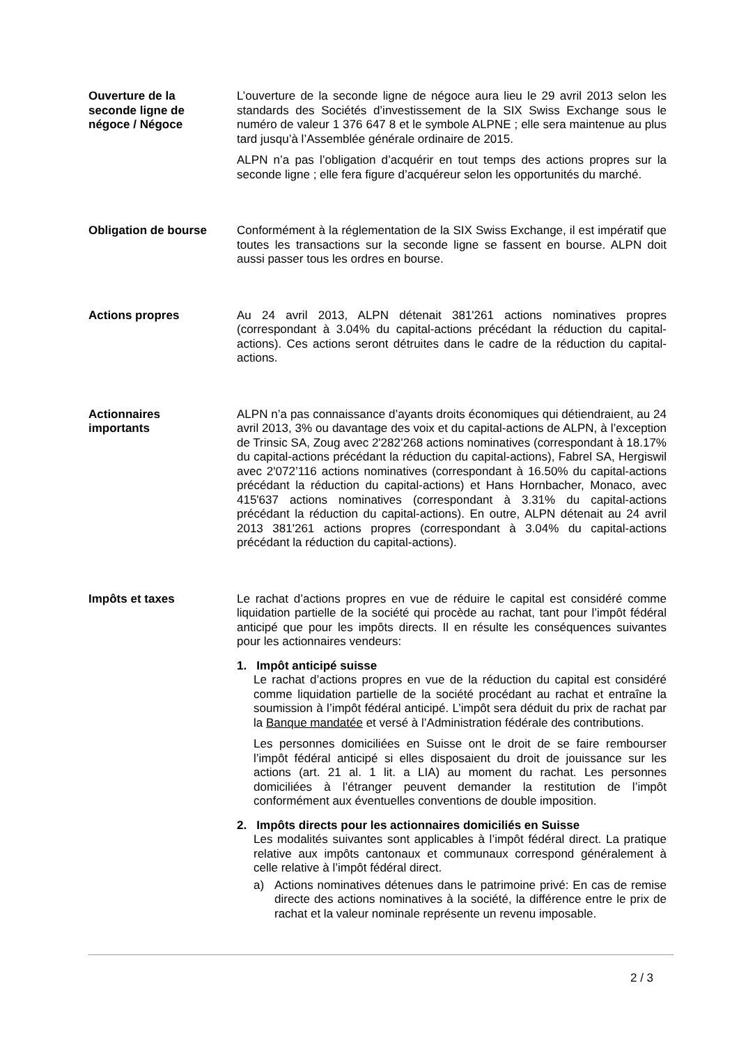Ouverture de la
seconde ligne de
négoce / Négoce
L’ouverture de la seconde ligne de négoce aura lieu le 29 avril 2013 selon les standards des Sociétés d’investissement de la SIX Swiss Exchange sous le numéro de valeur 1 376 647 8 et le symbole ALPNE ; elle sera maintenue au plus tard jusqu’à l’Assemblée générale ordinaire de 2015.
ALPN n’a pas l’obligation d’acquérir en tout temps des actions propres sur la seconde ligne ; elle fera figure d’acquéreur selon les opportunités du marché.
Obligation de bourse Conformément à la réglementation de la SIX Swiss Exchange, il est impératif que toutes les transactions sur la seconde ligne se fassent en bourse. ALPN doit aussi passer tous les ordres en bourse.
Actions propres Au 24 avril 2013, ALPN détenait 381'261 actions nominatives propres (correspondant à 3.04% du capital-actions précédant la réduction du capital-actions). Ces actions seront détruites dans le cadre de la réduction du capital-actions.
Actionnaires
importants
ALPN n’a pas connaissance d’ayants droits économiques qui détiendraient, au 24 avril 2013, 3% ou davantage des voix et du capital-actions de ALPN, à l’exception de Trinsic SA, Zoug avec 2'282’268 actions nominatives (correspondant à 18.17% du capital-actions précédant la réduction du capital-actions), Fabrel SA, Hergiswil avec 2'072’116 actions nominatives (correspondant à 16.50% du capital-actions précédant la réduction du capital-actions) et Hans Hornbacher, Monaco, avec 415'637 actions nominatives (correspondant à 3.31% du capital-actions précédant la réduction du capital-actions). En outre, ALPN détenait au 24 avril 2013 381'261 actions propres (correspondant à 3.04% du capital-actions précédant la réduction du capital-actions).
Impôts et taxes Le rachat d’actions propres en vue de réduire le capital est considéré comme liquidation partielle de la société qui procède au rachat, tant pour l’impôt fédéral anticipé que pour les impôts directs. Il en résulte les conséquences suivantes pour les actionnaires vendeurs:
1. Impôt anticipé suisse
Le rachat d’actions propres en vue de la réduction du capital est considéré comme liquidation partielle de la société procédant au rachat et entraîne la soumission à l’impôt fédéral anticipé. L’impôt sera déduit du prix de rachat par la Banque mandatée et versé à l’Administration fédérale des contributions.
Les personnes domiciliées en Suisse ont le droit de se faire rembourser l’impôt fédéral anticipé si elles disposaient du droit de jouissance sur les actions (art. 21 al. 1 lit. a LIA) au moment du rachat. Les personnes domiciliées à l’étranger peuvent demander la restitution de l’impôt conformément aux éventuelles conventions de double imposition.
2. Impôts directs pour les actionnaires domiciliés en Suisse
Les modalités suivantes sont applicables à l’impôt fédéral direct. La pratique relative aux impôts cantonaux et communaux correspond généralement à celle relative à l’impôt fédéral direct.
a) Actions nominatives détenues dans le patrimoine privé: En cas de remise directe des actions nominatives à la société, la différence entre le prix de rachat et la valeur nominale représente un revenu imposable.
2 / 3